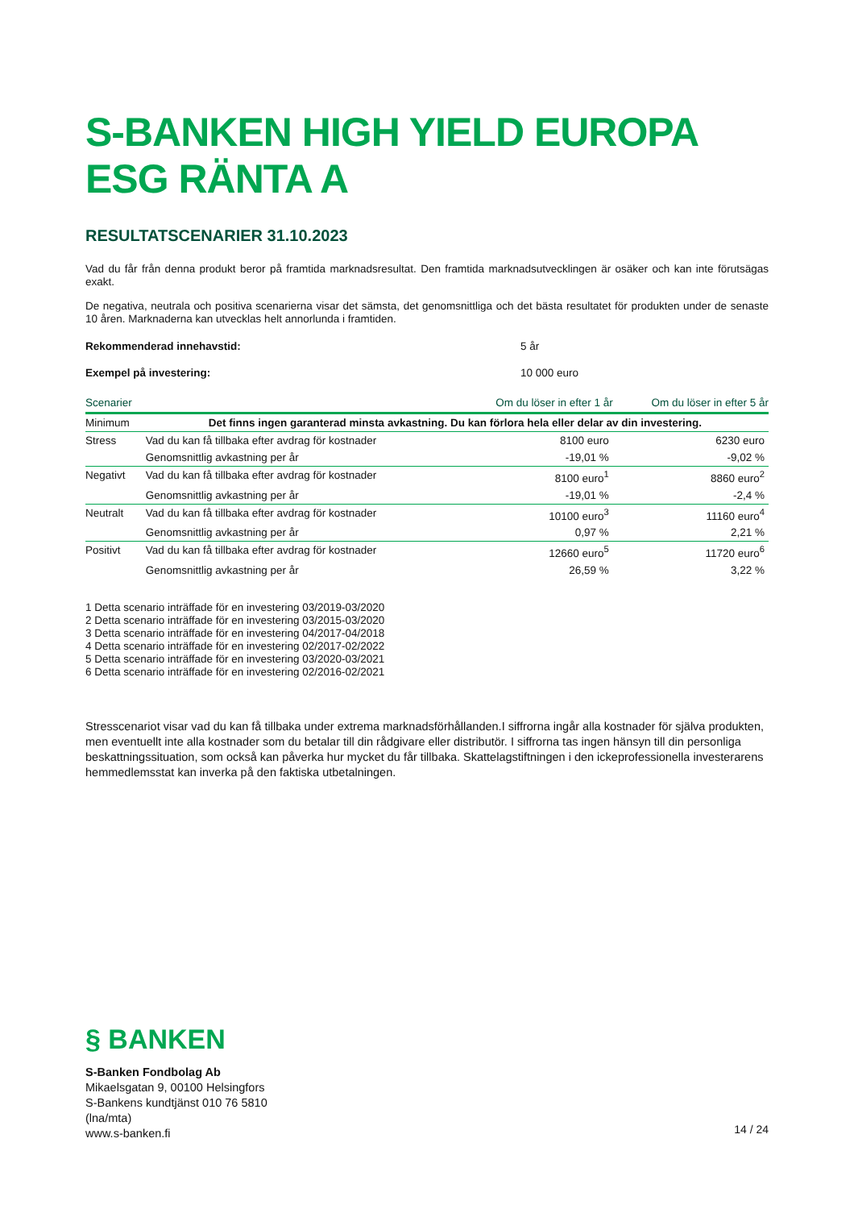S-BANKEN HIGH YIELD EUROPA ESG RÄNTA A
RESULTATSCENARIER 31.10.2023
Vad du får från denna produkt beror på framtida marknadsresultat. Den framtida marknadsutvecklingen är osäker och kan inte förutsägas exakt.
De negativa, neutrala och positiva scenarierna visar det sämsta, det genomsnittliga och det bästa resultatet för produkten under de senaste 10 åren. Marknaderna kan utvecklas helt annorlunda i framtiden.
Rekommenderad innehavstid: 5 år
Exempel på investering: 10 000 euro
| Scenarier | | Om du löser in efter 1 år | Om du löser in efter 5 år |
| --- | --- | --- | --- |
| Minimum | Det finns ingen garanterad minsta avkastning. Du kan förlora hela eller delar av din investering. | | |
| Stress | Vad du kan få tillbaka efter avdrag för kostnader | 8100 euro | 6230 euro |
| | Genomsnittlig avkastning per år | -19,01 % | -9,02 % |
| Negativt | Vad du kan få tillbaka efter avdrag för kostnader | 8100 euro<sup>1</sup> | 8860 euro<sup>2</sup> |
| | Genomsnittlig avkastning per år | -19,01 % | -2,4 % |
| Neutralt | Vad du kan få tillbaka efter avdrag för kostnader | 10100 euro<sup>3</sup> | 11160 euro<sup>4</sup> |
| | Genomsnittlig avkastning per år | 0,97 % | 2,21 % |
| Positivt | Vad du kan få tillbaka efter avdrag för kostnader | 12660 euro<sup>5</sup> | 11720 euro<sup>6</sup> |
| | Genomsnittlig avkastning per år | 26,59 % | 3,22 % |
1 Detta scenario inträffade för en investering 03/2019-03/2020
2 Detta scenario inträffade för en investering 03/2015-03/2020
3 Detta scenario inträffade för en investering 04/2017-04/2018
4 Detta scenario inträffade för en investering 02/2017-02/2022
5 Detta scenario inträffade för en investering 03/2020-03/2021
6 Detta scenario inträffade för en investering 02/2016-02/2021
Stresscenariot visar vad du kan få tillbaka under extrema marknadsförhållanden.I siffrorna ingår alla kostnader för själva produkten, men eventuellt inte alla kostnader som du betalar till din rådgivare eller distributör. I siffrorna tas ingen hänsyn till din personliga beskattningssituation, som också kan påverka hur mycket du får tillbaka. Skattelagstiftningen i den ickeprofessionella investerarens hemmedlemsstat kan inverka på den faktiska utbetalningen.
§ BANKEN
S-Banken Fondbolag Ab
Mikaelsgatan 9, 00100 Helsingfors
S-Bankens kundtjänst 010 76 5810
(lna/mta)
www.s-banken.fi
14 / 24